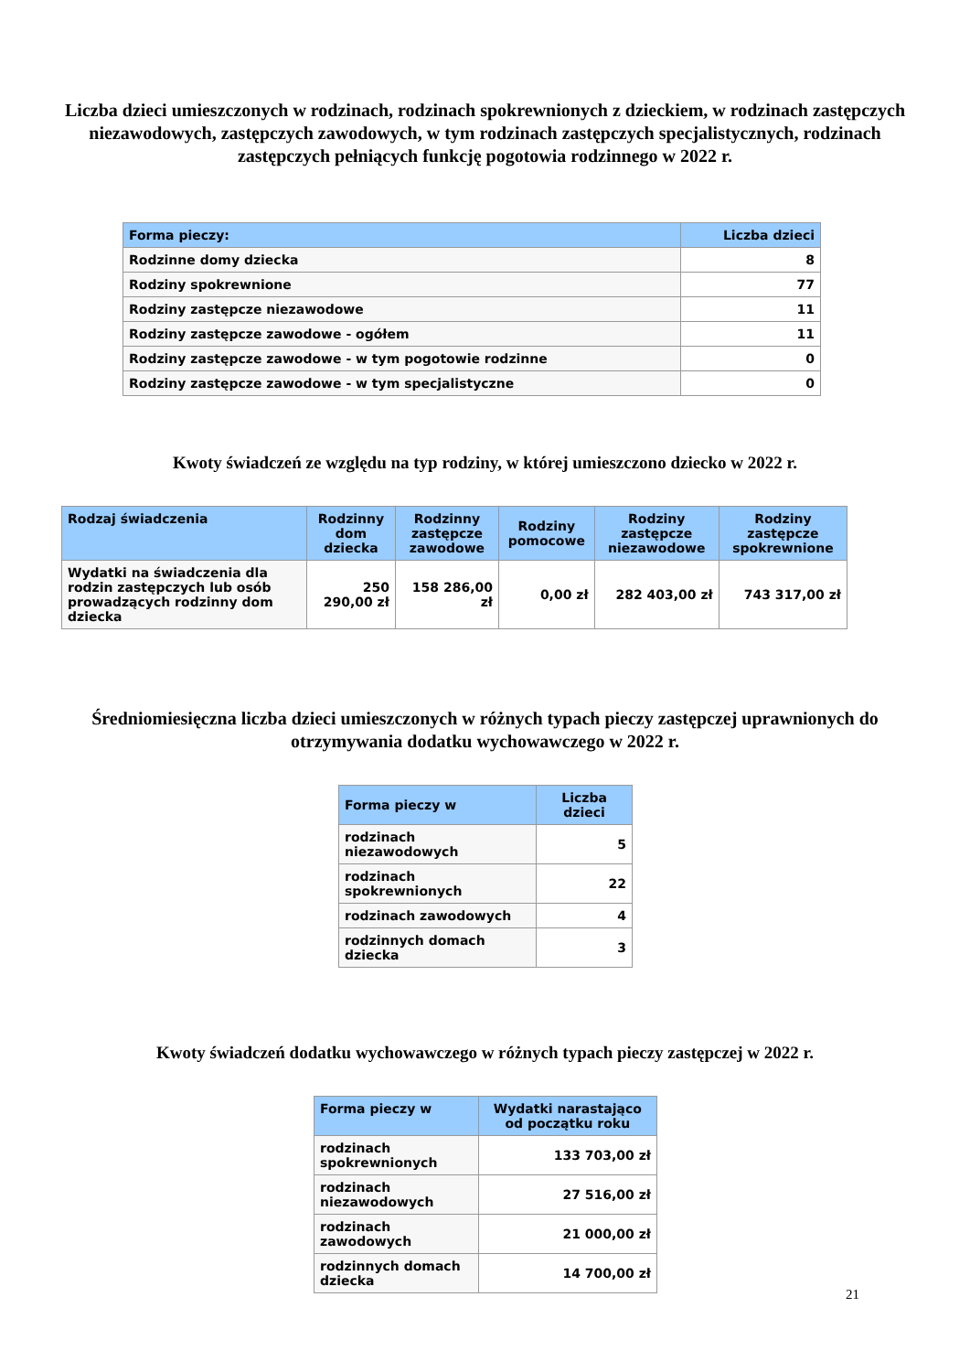Liczba dzieci umieszczonych w rodzinach, rodzinach spokrewnionych z dzieckiem, w rodzinach zastępczych niezawodowych, zastępczych zawodowych, w tym rodzinach zastępczych specjalistycznych, rodzinach zastępczych pełniących funkcję pogotowia rodzinnego w 2022 r.
| Forma pieczy: | Liczba dzieci |
| --- | --- |
| Rodzinne domy dziecka | 8 |
| Rodziny spokrewnione | 77 |
| Rodziny zastępcze niezawodowe | 11 |
| Rodziny zastępcze zawodowe - ogółem | 11 |
| Rodziny zastępcze zawodowe - w tym pogotowie rodzinne | 0 |
| Rodziny zastępcze zawodowe - w tym specjalistyczne | 0 |
Kwoty świadczeń ze względu na typ rodziny, w której umieszczono dziecko w 2022 r.
| Rodzaj świadczenia | Rodzinny dom dziecka | Rodzinny zastępcze zawodowe | Rodziny pomocowe | Rodziny zastępcze niezawodowe | Rodziny zastępcze spokrewnione |
| --- | --- | --- | --- | --- | --- |
| Wydatki na świadczenia dla rodzin zastępczych lub osób prowadzących rodzinny dom dziecka | 250 290,00 zł | 158 286,00 zł | 0,00 zł | 282 403,00 zł | 743 317,00 zł |
Średniomiesięczna liczba dzieci umieszczonych w różnych typach pieczy zastępczej uprawnionych do otrzymywania dodatku wychowawczego w 2022 r.
| Forma pieczy w | Liczba dzieci |
| --- | --- |
| rodzinach niezawodowych | 5 |
| rodzinach spokrewnionych | 22 |
| rodzinach zawodowych | 4 |
| rodzinnych domach dziecka | 3 |
Kwoty świadczeń dodatku wychowawczego w różnych typach pieczy zastępczej w 2022 r.
| Forma pieczy w | Wydatki narastająco od początku roku |
| --- | --- |
| rodzinach spokrewnionych | 133 703,00 zł |
| rodzinach niezawodowych | 27 516,00 zł |
| rodzinach zawodowych | 21 000,00 zł |
| rodzinnych domach dziecka | 14 700,00 zł |
21